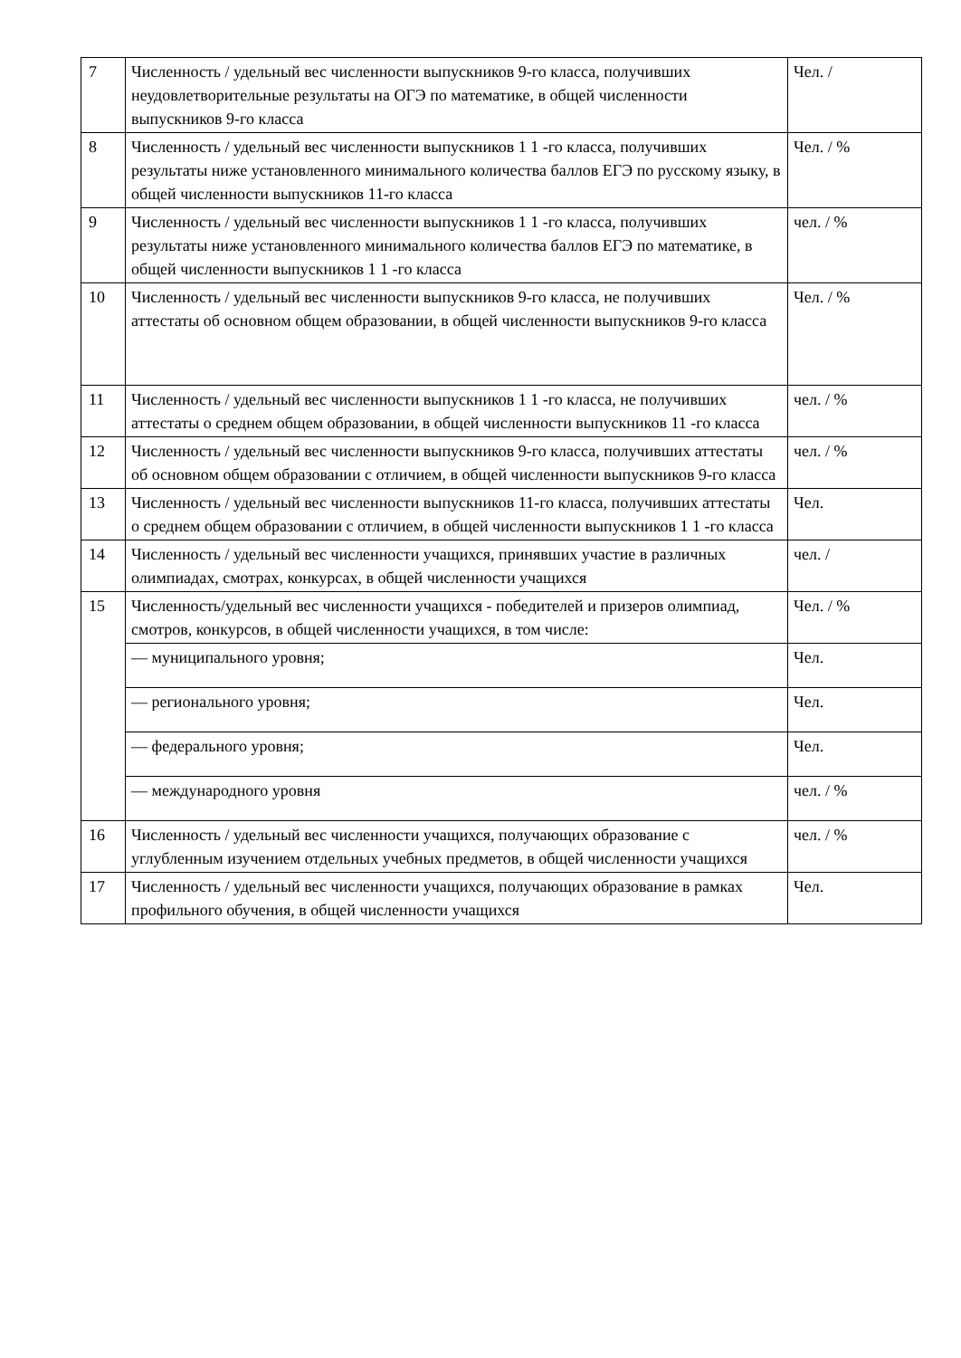| 7 | Численность / удельный вес численности выпускников 9-го класса, получивших неудовлетворительные результаты на ОГЭ по математике, в общей численности выпускников 9-го класса | Чел. / |
| 8 | Численность / удельный вес численности выпускников 1 1 -го класса, получивших результаты ниже установленного минимального количества баллов ЕГЭ по русскому языку, в общей численности выпускников 11-го класса | Чел. / % |
| 9 | Численность / удельный вес численности выпускников 1 1 -го класса, получивших результаты ниже установленного минимального количества баллов ЕГЭ по математике, в общей численности выпускников 1 1 -го класса | чел. / % |
| 10 | Численность / удельный вес численности выпускников 9-го класса, не получивших аттестаты об основном общем образовании, в общей численности выпускников 9-го класса | Чел. / % |
| 11 | Численность / удельный вес численности выпускников 1 1 -го класса, не получивших аттестаты о среднем общем образовании, в общей численности выпускников 11 -го класса | чел. / % |
| 12 | Численность / удельный вес численности выпускников 9-го класса, получивших аттестаты об основном общем образовании с отличием, в общей численности выпускников 9-го класса | чел. / % |
| 13 | Численность / удельный вес численности выпускников 11-го класса, получивших аттестаты о среднем общем образовании с отличием, в общей численности выпускников 1 1 -го класса | Чел. |
| 14 | Численность / удельный вес численности учащихся, принявших участие в различных олимпиадах, смотрах, конкурсах, в общей численности учащихся | чел. / |
| 15 | Численность/удельный вес численности учащихся - победителей и призеров олимпиад, смотров, конкурсов, в общей численности учащихся, в том числе: | Чел. / % |
| | — муниципального уровня; | Чел. |
| | — регионального уровня; | Чел. |
| | — федерального уровня; | Чел. |
| | — международного уровня | чел. / % |
| 16 | Численность / удельный вес численности учащихся, получающих образование с углубленным изучением отдельных учебных предметов, в общей численности учащихся | чел. / % |
| 17 | Численность / удельный вес численности учащихся, получающих образование в рамках профильного обучения, в общей численности учащихся | Чел. |